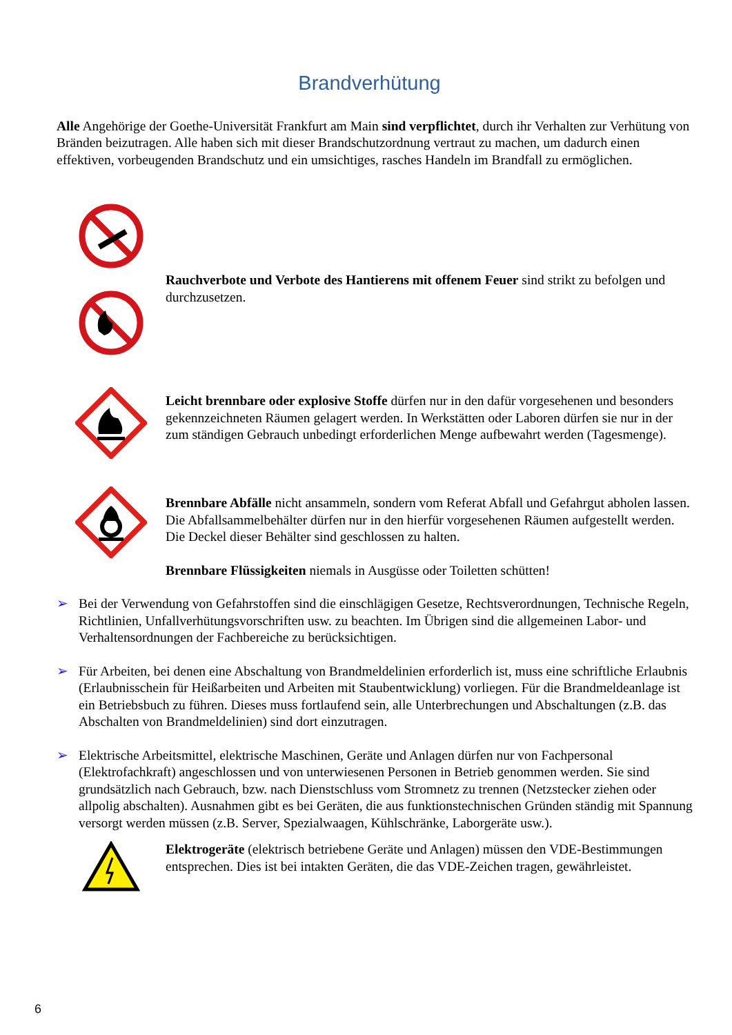Brandverhütung
Alle Angehörige der Goethe-Universität Frankfurt am Main sind verpflichtet, durch ihr Verhalten zur Verhütung von Bränden beizutragen. Alle haben sich mit dieser Brandschutzordnung vertraut zu machen, um dadurch einen effektiven, vorbeugenden Brandschutz und ein umsichtiges, rasches Handeln im Brandfall zu ermöglichen.
Rauchverbote und Verbote des Hantierens mit offenem Feuer sind strikt zu befolgen und durchzusetzen.
Leicht brennbare oder explosive Stoffe dürfen nur in den dafür vorgesehenen und besonders gekennzeichneten Räumen gelagert werden. In Werkstätten oder Laboren dürfen sie nur in der zum ständigen Gebrauch unbedingt erforderlichen Menge aufbewahrt werden (Tagesmenge).
Brennbare Abfälle nicht ansammeln, sondern vom Referat Abfall und Gefahrgut abholen lassen. Die Abfallsammelbehälter dürfen nur in den hierfür vorgesehenen Räumen aufgestellt werden. Die Deckel dieser Behälter sind geschlossen zu halten.
Brennbare Flüssigkeiten niemals in Ausgüsse oder Toiletten schütten!
➢ Bei der Verwendung von Gefahrstoffen sind die einschlägigen Gesetze, Rechtsverordnungen, Technische Regeln, Richtlinien, Unfallverhütungsvorschriften usw. zu beachten. Im Übrigen sind die allgemeinen Labor- und Verhaltensordnungen der Fachbereiche zu berücksichtigen.
➢ Für Arbeiten, bei denen eine Abschaltung von Brandmeldelinien erforderlich ist, muss eine schriftliche Erlaubnis (Erlaubnisschein für Heißarbeiten und Arbeiten mit Staubentwicklung) vorliegen. Für die Brandmeldeanlage ist ein Betriebsbuch zu führen. Dieses muss fortlaufend sein, alle Unterbrechungen und Abschaltungen (z.B. das Abschalten von Brandmeldelinien) sind dort einzutragen.
➢ Elektrische Arbeitsmittel, elektrische Maschinen, Geräte und Anlagen dürfen nur von Fachpersonal (Elektrofachkraft) angeschlossen und von unterwiesenen Personen in Betrieb genommen werden. Sie sind grundsätzlich nach Gebrauch, bzw. nach Dienstschluss vom Stromnetz zu trennen (Netzstecker ziehen oder allpolig abschalten). Ausnahmen gibt es bei Geräten, die aus funktionstechnischen Gründen ständig mit Spannung versorgt werden müssen (z.B. Server, Spezialwaagen, Kühlschränke, Laborgeräte usw.).
Elektrogeräte (elektrisch betriebene Geräte und Anlagen) müssen den VDE-Bestimmungen entsprechen. Dies ist bei intakten Geräten, die das VDE-Zeichen tragen, gewährleistet.
6